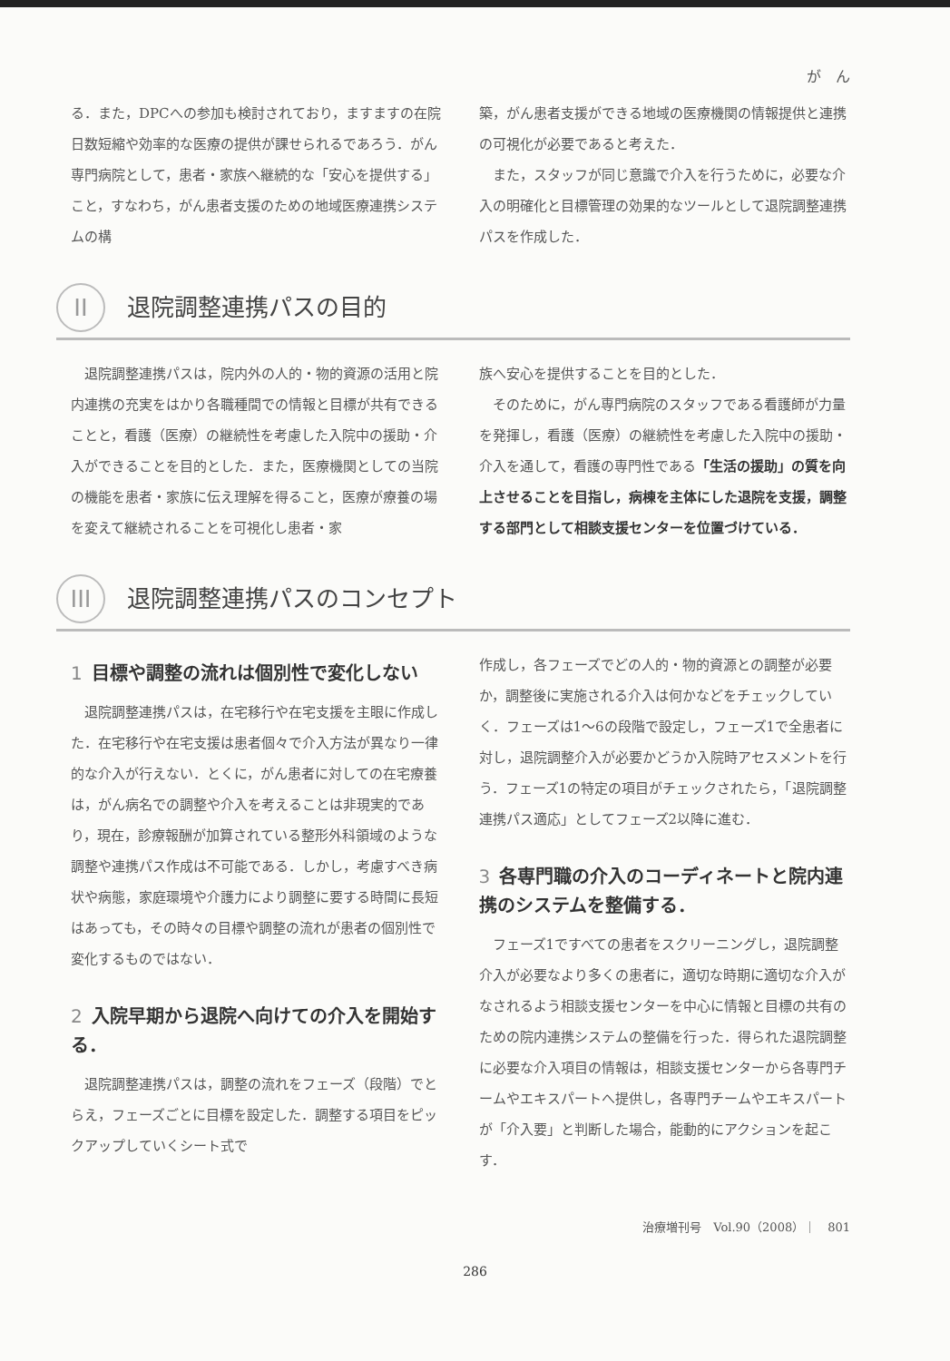が　ん
る．また，DPCへの参加も検討されており，ますますの在院日数短縮や効率的な医療の提供が課せられるであろう．がん専門病院として，患者・家族へ継続的な「安心を提供する」こと，すなわち，がん患者支援のための地域医療連携システムの構
築，がん患者支援ができる地域の医療機関の情報提供と連携の可視化が必要であると考えた．
また，スタッフが同じ意識で介入を行うために，必要な介入の明確化と目標管理の効果的なツールとして退院調整連携パスを作成した．
II 退院調整連携パスの目的
退院調整連携パスは，院内外の人的・物的資源の活用と院内連携の充実をはかり各職種間での情報と目標が共有できることと，看護（医療）の継続性を考慮した入院中の援助・介入ができることを目的とした．また，医療機関としての当院の機能を患者・家族に伝え理解を得ること，医療が療養の場を変えて継続されることを可視化し患者・家
族へ安心を提供することを目的とした．
そのために，がん専門病院のスタッフである看護師が力量を発揮し，看護（医療）の継続性を考慮した入院中の援助・介入を通して，看護の専門性である「生活の援助」の質を向上させることを目指し，病棟を主体にした退院を支援，調整する部門として相談支援センターを位置づけている．
III 退院調整連携パスのコンセプト
1 目標や調整の流れは個別性で変化しない
退院調整連携パスは，在宅移行や在宅支援を主眼に作成した．在宅移行や在宅支援は患者個々で介入方法が異なり一律的な介入が行えない．とくに，がん患者に対しての在宅療養は，がん病名での調整や介入を考えることは非現実的であり，現在，診療報酬が加算されている整形外科領域のような調整や連携パス作成は不可能である．しかし，考慮すべき病状や病態，家庭環境や介護力により調整に要する時間に長短はあっても，その時々の目標や調整の流れが患者の個別性で変化するものではない．
2 入院早期から退院へ向けての介入を開始する．
退院調整連携パスは，調整の流れをフェーズ（段階）でとらえ，フェーズごとに目標を設定した．調整する項目をピックアップしていくシート式で
作成し，各フェーズでどの人的・物的資源との調整が必要か，調整後に実施される介入は何かなどをチェックしていく．フェーズは1～6の段階で設定し，フェーズ1で全患者に対し，退院調整介入が必要かどうか入院時アセスメントを行う．フェーズ1の特定の項目がチェックされたら，「退院調整連携パス適応」としてフェーズ2以降に進む．
3 各専門職の介入のコーディネートと院内連携のシステムを整備する．
フェーズ1ですべての患者をスクリーニングし，退院調整介入が必要なより多くの患者に，適切な時期に適切な介入がなされるよう相談支援センターを中心に情報と目標の共有のための院内連携システムの整備を行った．得られた退院調整に必要な介入項目の情報は，相談支援センターから各専門チームやエキスパートへ提供し，各専門チームやエキスパートが「介入要」と判断した場合，能動的にアクションを起こす．
治療増刊号　Vol.90（2008）｜　801
286